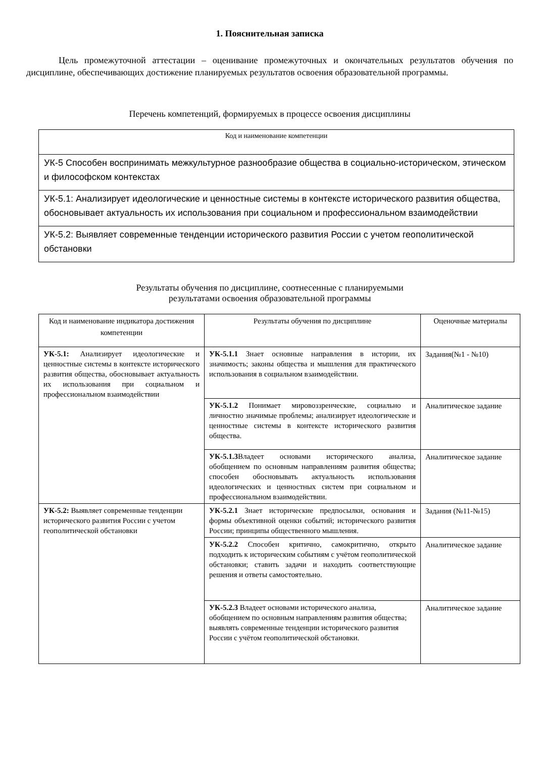1. Пояснительная записка
Цель промежуточной аттестации – оценивание промежуточных и окончательных результатов обучения по дисциплине, обеспечивающих достижение планируемых результатов освоения образовательной программы.
Перечень компетенций, формируемых в процессе освоения дисциплины
| Код и наименование компетенции |
| --- |
| УК-5 Способен воспринимать межкультурное разнообразие общества в социально-историческом, этическом и философском контекстах |
| УК-5.1: Анализирует идеологические и ценностные системы в контексте исторического развития общества, обосновывает актуальность их использования при социальном и профессиональном взаимодействии |
| УК-5.2: Выявляет современные тенденции исторического развития России с учетом геополитической обстановки |
Результаты обучения по дисциплине, соотнесенные с планируемыми
результатами освоения образовательной программы
| Код и наименование индикатора достижения компетенции | Результаты обучения по дисциплине | Оценочные материалы |
| --- | --- | --- |
| УК-5.1: Анализирует идеологические и ценностные системы в контексте исторического развития общества, обосновывает актуальность их использования при социальном и профессиональном взаимодействии | УК-5.1.1 Знает основные направления в истории, их значимость; законы общества и мышления для практического использования в социальном взаимодействии. | Задания(№1 - №10) |
| | УК-5.1.2 Понимает мировоззренческие, социально и личностно значимые проблемы; анализирует идеологические и ценностные системы в контексте исторического развития общества. | Аналитическое задание |
| | УК-5.1.3 Владеет основами исторического анализа, обобщением по основным направлениям развития общества; способен обосновывать актуальность использования идеологических и ценностных систем при социальном и профессиональном взаимодействии. | Аналитическое задание |
| УК-5.2: Выявляет современные тенденции исторического развития России с учетом геополитической обстановки | УК-5.2.1 Знает исторические предпосылки, основания и формы объективной оценки событий; исторического развития России; принципы общественного мышления. | Задания (№11-№15) |
| | УК-5.2.2 Способен критично, самокритично, открыто подходить к историческим событиям с учётом геополитической обстановки; ставить задачи и находить соответствующие решения и ответы самостоятельно. | Аналитическое задание |
| | УК-5.2.3 Владеет основами исторического анализа, обобщением по основным направлениям развития общества; выявлять современные тенденции исторического развития России с учётом геополитической обстановки. | Аналитическое задание |